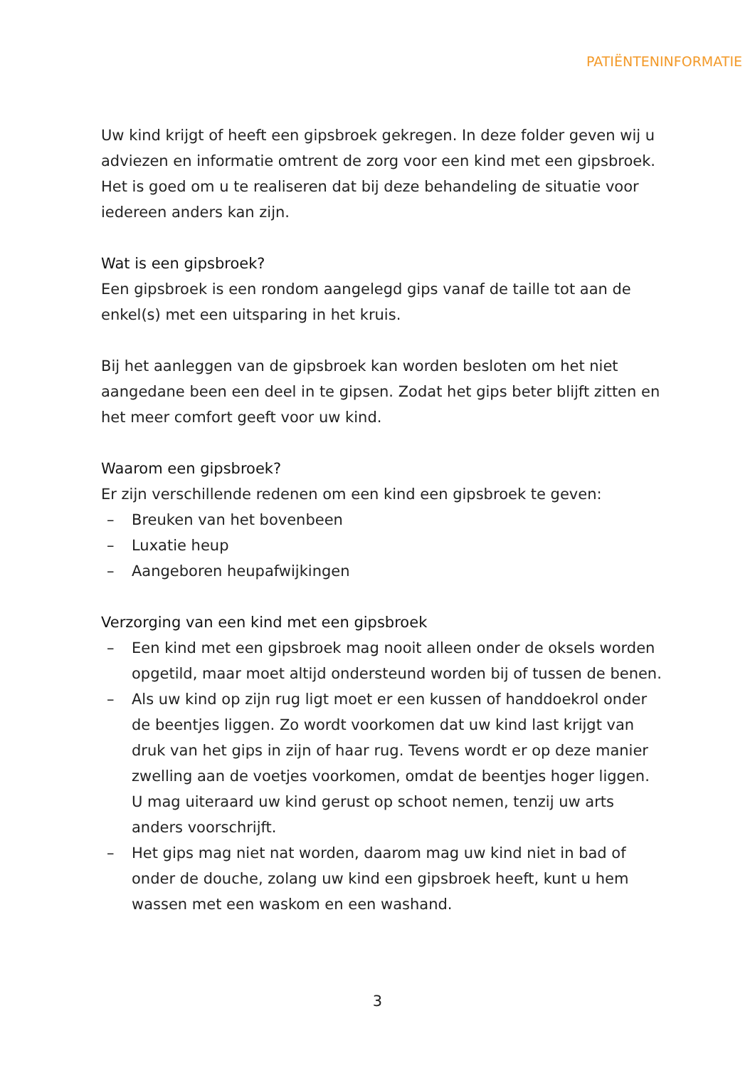PATIËNTENINFORMATIE
Uw kind krijgt of heeft een gipsbroek gekregen. In deze folder geven wij u adviezen en informatie omtrent de zorg voor een kind met een gipsbroek. Het is goed om u te realiseren dat bij deze behandeling de situatie voor iedereen anders kan zijn.
Wat is een gipsbroek?
Een gipsbroek is een rondom aangelegd gips vanaf de taille tot aan de enkel(s) met een uitsparing in het kruis.
Bij het aanleggen van de gipsbroek kan worden besloten om het niet aangedane been een deel in te gipsen. Zodat het gips beter blijft zitten en het meer comfort geeft voor uw kind.
Waarom een gipsbroek?
Er zijn verschillende redenen om een kind een gipsbroek te geven:
– Breuken van het bovenbeen
– Luxatie heup
– Aangeboren heupafwijkingen
Verzorging van een kind met een gipsbroek
– Een kind met een gipsbroek mag nooit alleen onder de oksels worden opgetild, maar moet altijd ondersteund worden bij of tussen de benen.
– Als uw kind op zijn rug ligt moet er een kussen of handdoekrol onder de beentjes liggen. Zo wordt voorkomen dat uw kind last krijgt van druk van het gips in zijn of haar rug. Tevens wordt er op deze manier zwelling aan de voetjes voorkomen, omdat de beentjes hoger liggen. U mag uiteraard uw kind gerust op schoot nemen, tenzij uw arts anders voorschrijft.
– Het gips mag niet nat worden, daarom mag uw kind niet in bad of onder de douche, zolang uw kind een gipsbroek heeft, kunt u hem wassen met een waskom en een washand.
3